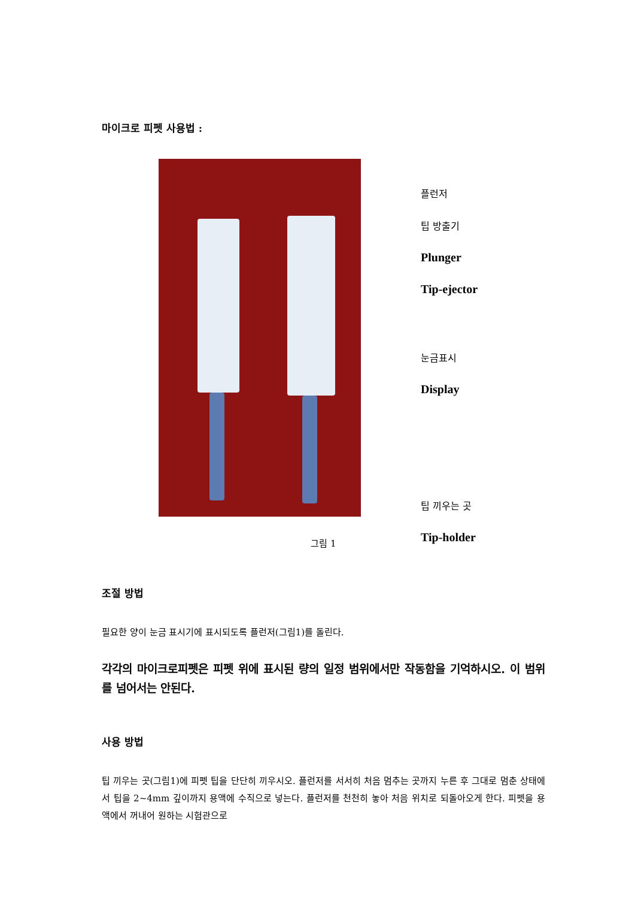마이크로 피펫 사용법 :
플런저
팁 방출기
Plunger
Tip-ejector
눈금표시
Display
팁 끼우는 곳
Tip-holder
그림 1
조절 방법
필요한 양이 눈금 표시기에 표시되도록 플런저(그림1)를 돌린다.
각각의 마이크로피펫은 피펫 위에 표시된 량의 일정 범위에서만 작동함을 기억하시오. 이 범위를 넘어서는 안된다.
사용 방법
팁 끼우는 곳(그림1)에 피펫 팁을 단단히 끼우시오. 플런저를 서서히 처음 멈추는 곳까지 누른 후 그대로 멈춘 상태에서 팁을 2~4mm 깊이까지 용액에 수직으로 넣는다. 플런저를 천천히 놓아 처음 위치로 되돌아오게 한다. 피펫을 용액에서 꺼내어 원하는 시험관으로